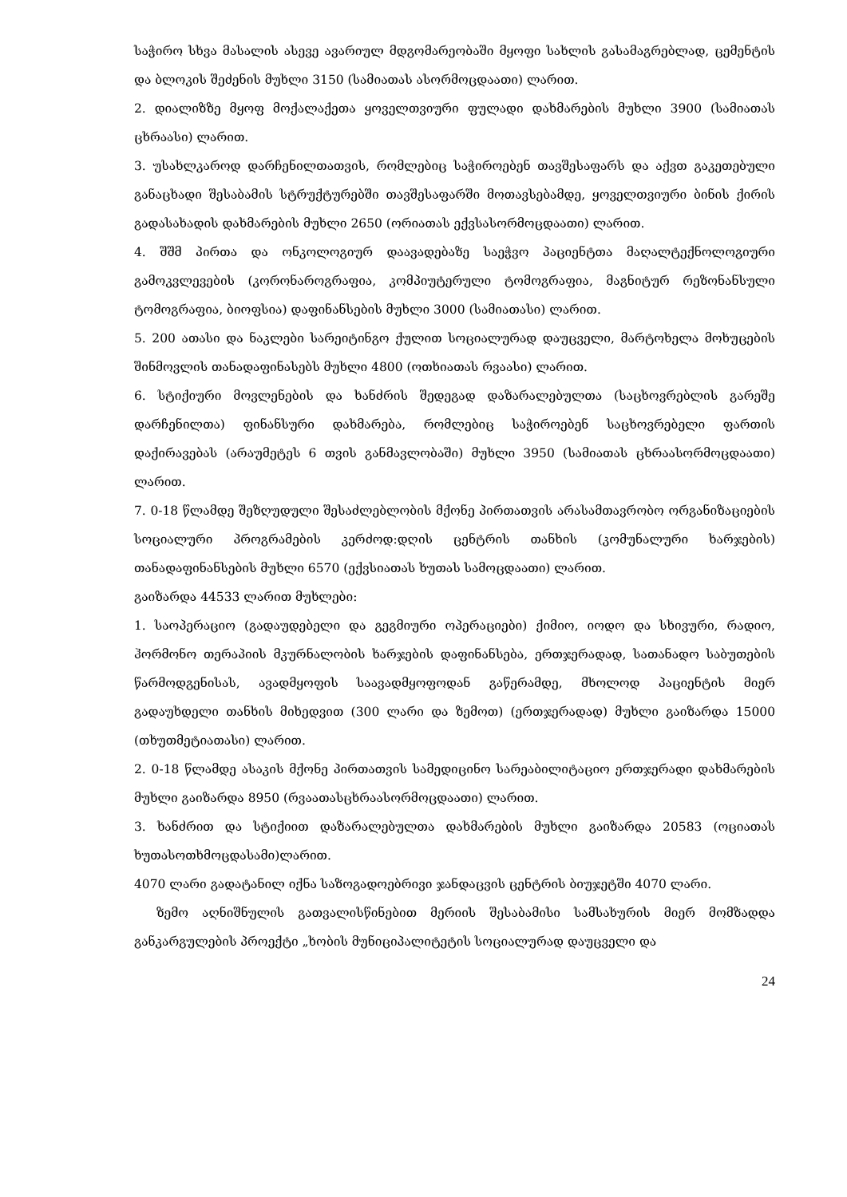საჭირო სხვა მასალის ასევე ავარიულ მდგომარეობაში მყოფი სახლის გასამაგრებლად, ცემენტის და ბლოკის შეძენის მუხლი 3150 (სამიათას ასორმოცდაათი) ლარით.
2. დიალიზზე მყოფ მოქალაქეთა ყოველთვიური ფულადი დახმარების მუხლი 3900 (სამიათას ცხრაასი) ლარით.
3. უსახლკაროდ დარჩენილთათვის, რომლებიც საჭიროებენ თავშესაფარს და აქვთ გაკეთებული განაცხადი შესაბამის სტრუქტურებში თავშესაფარში მოთავსებამდე, ყოველთვიური ბინის ქირის გადასახადის დახმარების მუხლი 2650 (ორიათას ექვსასორმოცდაათი) ლარით.
4. შშმ პირთა და ონკოლოგიურ დაავადებაზე საეჭვო პაციენტთა მაღალტექნოლოგიური გამოკვლევების (კორონაროგრაფია, კომპიუტერული ტომოგრაფია, მაგნიტურ რეზონანსული ტომოგრაფია, ბიოფსია) დაფინანსების მუხლი 3000 (სამიათასი) ლარით.
5. 200 ათასი და ნაკლები სარეიტინგო ქულით სოციალურად დაუცველი, მარტოხელა მოხუცების შინმოვლის თანადაფინასებს მუხლი 4800 (ოთხიათას რვაასი) ლარით.
6. სტიქიური მოვლენების და ხანძრის შედეგად დაზარალებულთა (საცხოვრებლის გარეშე დარჩენილთა) ფინანსური დახმარება, რომლებიც საჭიროებენ საცხოვრებელი ფართის დაქირავებას (არაუმეტეს 6 თვის განმავლობაში) მუხლი 3950 (სამიათას ცხრაასორმოცდაათი) ლარით.
7. 0-18 წლამდე შეზღუდული შესაძლებლობის მქონე პირთათვის არასამთავრობო ორგანიზაციების სოციალური პროგრამების კერძოდ:დღის ცენტრის თანხის (კომუნალური ხარჯების) თანადაფინანსების მუხლი 6570 (ექვსიათას ხუთას სამოცდაათი) ლარით.
გაიზარდა 44533 ლარით მუხლები:
1. საოპერაციო (გადაუდებელი და გეგმიური ოპერაციები) ქიმიო, იოდო და სხივური, რადიო, ჰორმონო თერაპიის მკურნალობის ხარჯების დაფინანსება, ერთჯერადად, სათანადო საბუთების წარმოდგენისას, ავადმყოფის საავადმყოფოდან გაწერამდე, მხოლოდ პაციენტის მიერ გადაუხდელი თანხის მიხედვით (300 ლარი და ზემოთ) (ერთჯერადად) მუხლი გაიზარდა 15000 (თხუთმეტიათასი) ლარით.
2. 0-18 წლამდე ასაკის მქონე პირთათვის სამედიცინო სარეაბილიტაციო ერთჯერადი დახმარების მუხლი გაიზარდა 8950 (რვაათასცხრაასორმოცდაათი) ლარით.
3. ხანძრით და სტიქიით დაზარალებულთა დახმარების მუხლი გაიზარდა 20583 (ოციათას ხუთასოთხმოცდასამი)ლარით.
4070 ლარი გადატანილ იქნა საზოგადოებრივი ჯანდაცვის ცენტრის ბიუჯეტში 4070 ლარი.
ზემო აღნიშნულის გათვალისწინებით მერიის შესაბამისი სამსახურის მიერ მომზადდა განკარგულების პროექტი „ხობის მუნიციპალიტეტის სოციალურად დაუცველი და
24